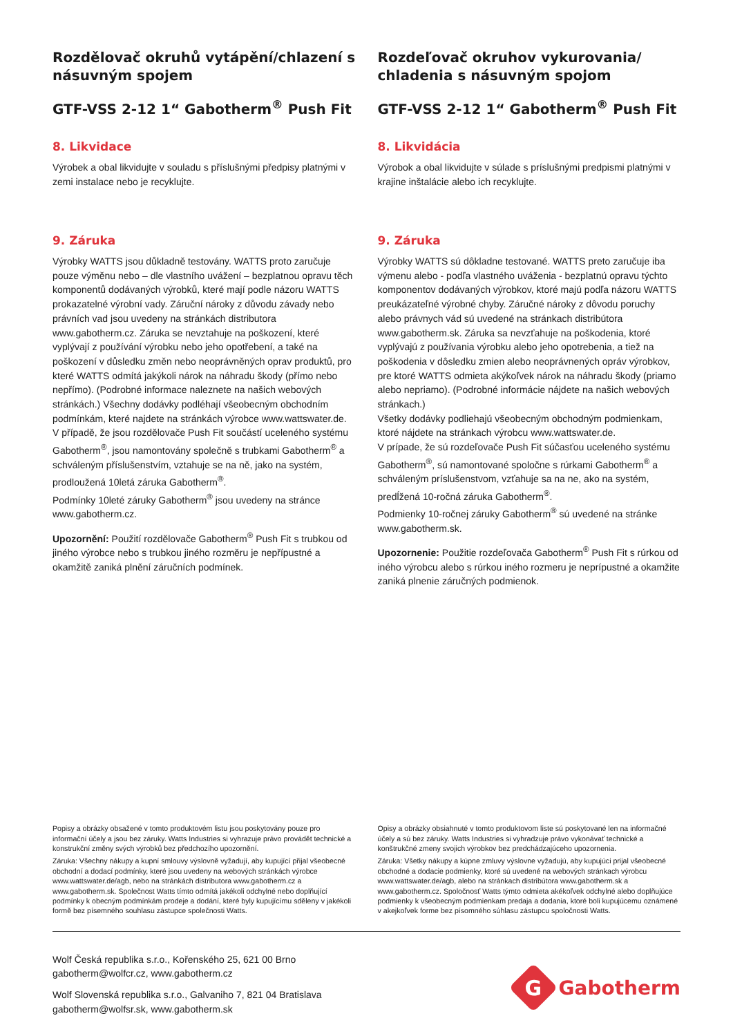Rozdělovač okruhů vytápění/chlazení s násuvným spojem
GTF-VSS 2-12 1“ Gabotherm<sup>®</sup> Push Fit
8. Likvidace
Výrobek a obal likvidujte v souladu s příslušnými předpisy platnými v zemi instalace nebo je recyklujte.
9. Záruka
Výrobky WATTS jsou důkladně testovány. WATTS proto zaručuje pouze výměnu nebo – dle vlastního uvážení – bezplatnou opravu těch komponentů dodávaných výrobků, které mají podle názoru WATTS prokazatelné výrobní vady. Záruční nároky z důvodu závady nebo právních vad jsou uvedeny na stránkách distributora www.gabotherm.cz. Záruka se nevztahuje na poškození, které vyplývají z používání výrobku nebo jeho opotřebení, a také na poškození v důsledku změn nebo neoprávněných oprav produktů, pro které WATTS odmítá jakýkoli nárok na náhradu škody (přímo nebo nepřímo). (Podrobné informace naleznete na našich webových stránkách.) Všechny dodávky podléhají všeobecným obchodním podmínkám, které najdete na stránkách výrobce www.wattswater.de.
V případě, že jsou rozdělovače Push Fit součástí uceleného systému Gabotherm<sup>®</sup>, jsou namontovány společně s trubkami Gabotherm<sup>®</sup> a schváleným příslušenstvím, vztahuje se na ně, jako na systém, prodloužená 10letá záruka Gabotherm<sup>®</sup>.
Podmínky 10leté záruky Gabotherm<sup>®</sup> jsou uvedeny na stránce www.gabotherm.cz.
Upozornění: Použití rozdělovače Gabotherm<sup>®</sup> Push Fit s trubkou od jiného výrobce nebo s trubkou jiného rozměru je nepřípustné a okamžitě zaniká plnění záručních podmínek.
Rozdeľovač okruhov vykurovania/ chladenia s násuvným spojom
GTF-VSS 2-12 1“ Gabotherm<sup>®</sup> Push Fit
8. Likvidácia
Výrobok a obal likvidujte v súlade s príslušnými predpismi platnými v krajine inštalácie alebo ich recyklujte.
9. Záruka
Výrobky WATTS sú dôkladne testované. WATTS preto zaručuje iba výmenu alebo - podľa vlastného uváženia - bezplatnú opravu týchto komponentov dodávaných výrobkov, ktoré majú podľa názoru WATTS preukázateľné výrobné chyby. Záručné nároky z dôvodu poruchy alebo právnych vád sú uvedené na stránkach distribútora www.gabotherm.sk. Záruka sa nevzťahuje na poškodenia, ktoré vyplývajú z používania výrobku alebo jeho opotrebenia, a tiež na poškodenia v dôsledku zmien alebo neoprávnených opráv výrobkov, pre ktoré WATTS odmieta akýkoľvek nárok na náhradu škody (priamo alebo nepriamo). (Podrobné informácie nájdete na našich webových stránkach.)
Všetky dodávky podliehajú všeobecným obchodným podmienkam, ktoré nájdete na stránkach výrobcu www.wattswater.de.
V prípade, že sú rozdeľovače Push Fit súčasťou uceleného systému Gabotherm<sup>®</sup>, sú namontované spoločne s rúrkami Gabotherm<sup>®</sup> a schváleným príslušenstvom, vzťahuje sa na ne, ako na systém, predĺžená 10-ročná záruka Gabotherm<sup>®</sup>.
Podmienky 10-ročnej záruky Gabotherm<sup>®</sup> sú uvedené na stránke www.gabotherm.sk.
Upozornenie: Použitie rozdeľovača Gabotherm<sup>®</sup> Push Fit s rúrkou od iného výrobcu alebo s rúrkou iného rozmeru je neprípustné a okamžite zaniká plnenie záručných podmienok.
Popisy a obrázky obsažené v tomto produktovém listu jsou poskytovány pouze pro informační účely a jsou bez záruky. Watts Industries si vyhrazuje právo provádět technické a konstrukční změny svých výrobků bez předchozího upozornění.
Záruka: Všechny nákupy a kupní smlouvy výslovně vyžadují, aby kupující přijal všeobecné obchodní a dodací podmínky, které jsou uvedeny na webových stránkách výrobce www.wattswater.de/agb, nebo na stránkách distributora www.gabotherm.cz a www.gabotherm.sk. Společnost Watts tímto odmítá jakékoli odchylné nebo doplňující podmínky k obecným podmínkám prodeje a dodání, které byly kupujícímu sděleny v jakékoli formě bez písemného souhlasu zástupce společnosti Watts.
Opisy a obrázky obsiahnuté v tomto produktovom liste sú poskytované len na informačné účely a sú bez záruky. Watts Industries si vyhradzuje právo vykonávať technické a konštrukčné zmeny svojich výrobkov bez predchádzajúceho upozornenia.
Záruka: Všetky nákupy a kúpne zmluvy výslovne vyžadujú, aby kupujúci prijal všeobecné obchodné a dodacie podmienky, ktoré sú uvedené na webových stránkach výrobcu www.wattswater.de/agb, alebo na stránkach distribútora www.gabotherm.sk a www.gabotherm.cz. Spoločnosť Watts týmto odmieta akékoľvek odchylné alebo doplňujúce podmienky k všeobecným podmienkam predaja a dodania, ktoré boli kupujúcemu oznámené v akejkoľvek forme bez písomného súhlasu zástupcu spoločnosti Watts.
Wolf Česká republika s.r.o., Kořenského 25, 621 00 Brno
gabotherm@wolfcr.cz, www.gabotherm.cz
Wolf Slovenská republika s.r.o., Galvaniho 7, 821 04 Bratislava
gabotherm@wolfsr.sk, www.gabotherm.sk
G
Gabotherm